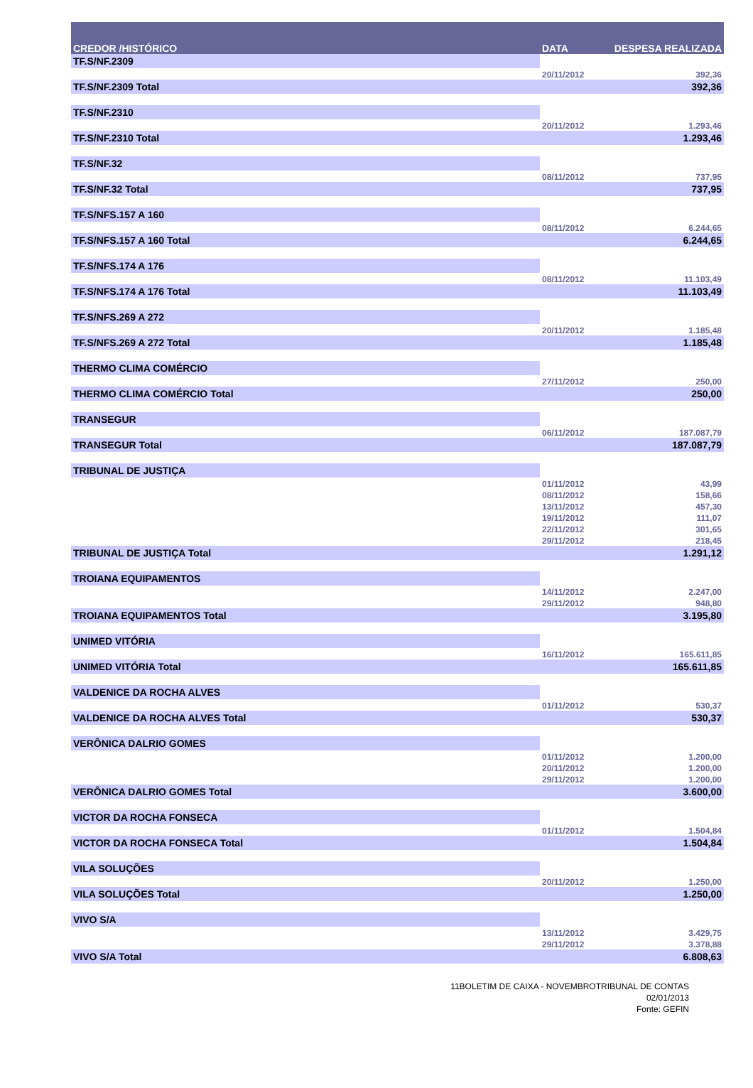| CREDOR /HISTÓRICO | DATA | DESPESA REALIZADA |
| --- | --- | --- |
| TF.S/NF.2309 | | |
| | 20/11/2012 | 392,36 |
| TF.S/NF.2309 Total | | 392,36 |
| TF.S/NF.2310 | | |
| | 20/11/2012 | 1.293,46 |
| TF.S/NF.2310 Total | | 1.293,46 |
| TF.S/NF.32 | | |
| | 08/11/2012 | 737,95 |
| TF.S/NF.32 Total | | 737,95 |
| TF.S/NFS.157 A 160 | | |
| | 08/11/2012 | 6.244,65 |
| TF.S/NFS.157 A 160 Total | | 6.244,65 |
| TF.S/NFS.174 A 176 | | |
| | 08/11/2012 | 11.103,49 |
| TF.S/NFS.174 A 176 Total | | 11.103,49 |
| TF.S/NFS.269 A 272 | | |
| | 20/11/2012 | 1.185,48 |
| TF.S/NFS.269 A 272 Total | | 1.185,48 |
| THERMO CLIMA COMÉRCIO | | |
| | 27/11/2012 | 250,00 |
| THERMO CLIMA COMÉRCIO Total | | 250,00 |
| TRANSEGUR | | |
| | 06/11/2012 | 187.087,79 |
| TRANSEGUR Total | | 187.087,79 |
| TRIBUNAL DE JUSTIÇA | | |
| | 01/11/2012 | 43,99 |
| | 08/11/2012 | 158,66 |
| | 13/11/2012 | 457,30 |
| | 19/11/2012 | 111,07 |
| | 22/11/2012 | 301,65 |
| | 29/11/2012 | 218,45 |
| TRIBUNAL DE JUSTIÇA Total | | 1.291,12 |
| TROIANA EQUIPAMENTOS | | |
| | 14/11/2012 | 2.247,00 |
| | 29/11/2012 | 948,80 |
| TROIANA EQUIPAMENTOS Total | | 3.195,80 |
| UNIMED VITÓRIA | | |
| | 16/11/2012 | 165.611,85 |
| UNIMED VITÓRIA Total | | 165.611,85 |
| VALDENICE DA ROCHA ALVES | | |
| | 01/11/2012 | 530,37 |
| VALDENICE DA ROCHA ALVES Total | | 530,37 |
| VERÔNICA DALRIO GOMES | | |
| | 01/11/2012 | 1.200,00 |
| | 20/11/2012 | 1.200,00 |
| | 29/11/2012 | 1.200,00 |
| VERÔNICA DALRIO GOMES Total | | 3.600,00 |
| VICTOR DA ROCHA FONSECA | | |
| | 01/11/2012 | 1.504,84 |
| VICTOR DA ROCHA FONSECA Total | | 1.504,84 |
| VILA SOLUÇÕES | | |
| | 20/11/2012 | 1.250,00 |
| VILA SOLUÇÕES Total | | 1.250,00 |
| VIVO S/A | | |
| | 13/11/2012 | 3.429,75 |
| | 29/11/2012 | 3.378,88 |
| VIVO S/A Total | | 6.808,63 |
11BOLETIM DE CAIXA - NOVEMBROTRIBUNAL DE CONTAS
02/01/2013
Fonte: GEFIN